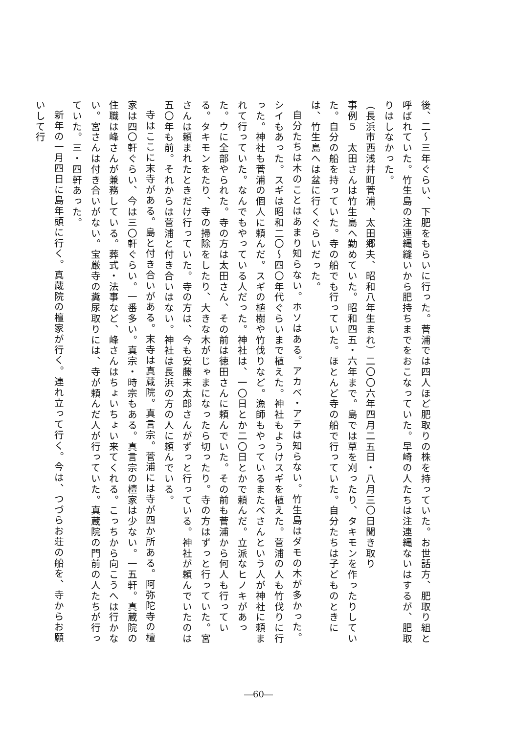後、二〜三年ぐらい、下肥をもらいに行った。菅浦では四人ほど肥取りの株を持っていた。お世話方、肥取り組と呼ばれていた。竹生島の注連縄縫いから肥持ちまでをおこなっていた。早崎の人たちは注連縄ないはするが、肥取りはしなかった。
（長浜市西浅井町菅浦、太田郷夫、昭和八年生まれ）二〇〇六年四月二五日・八月三〇日聞き取り
事例５　太田さんは竹生島へ勤めていた。昭和四五・六年まで。島では草を刈ったり、タキモンを作ったりしていた。自分の船を持っていた。寺の船でも行っていた。ほとんど寺の船で行っていた。自分たちは子どものときには、竹生島へは盆に行くぐらいだった。
自分たちは木のことはあまり知らない。ホソはある。アカベ・アテは知らない。竹生島はダモの木が多かった。シイもあった。スギは昭和二〇〜四〇年代ぐらいまで植えた。神社もようけスギを植えた。菅浦の人も竹伐りに行った。神社も菅浦の個人に頼んだ。スギの植樹や竹伐りなど。漁師もやっているまたべさんという人が神社に頼まれて行っていた。なんでもやっている人だった。神社は、一〇日とか二〇日とかで頼んだ。立派なヒノキがあった。ウに全部やられた。寺の方は太田さん、その前は徳田さんに頼んでいた。その前も菅浦から何人も行っている。タキモンをたり、寺の掃除をしたり、大きな木がじゃまになったら切ったり。寺の方はずっと行っていた。宮さんは頼まれたときだけ行っていた。寺の方は、今も安藤末太郎さんがずっと行っている。神社が頼んでいたのは五〇年も前。それからは菅浦と付き合いはない。神社は長浜の方の人に頼んでいる。
寺はここに末寺がある。島と付き合いがある。末寺は真蔵院。真言宗。菅浦には寺が四か所ある。阿弥陀寺の檀家は四〇軒ぐらい、今は三〇軒ぐらい。一番多い。真宗・時宗もある。真言宗の檀家は少ない。一五軒。真蔵院の住職は峰さんが兼務している。葬式・法事など、峰さんはちょいちょい来てくれる。こっちから向こうへは行かない。宮さんは付き合いがない。宝厳寺の糞尿取りには、寺が頼んだ人が行っていた。真蔵院の門前の人たちが行っていた。三・四軒あった。
新年の一月四日に島年頭に行く。真蔵院の檀家が行く。連れ立って行く。今は、つづらお荘の船を、寺からお願いして行
―60―